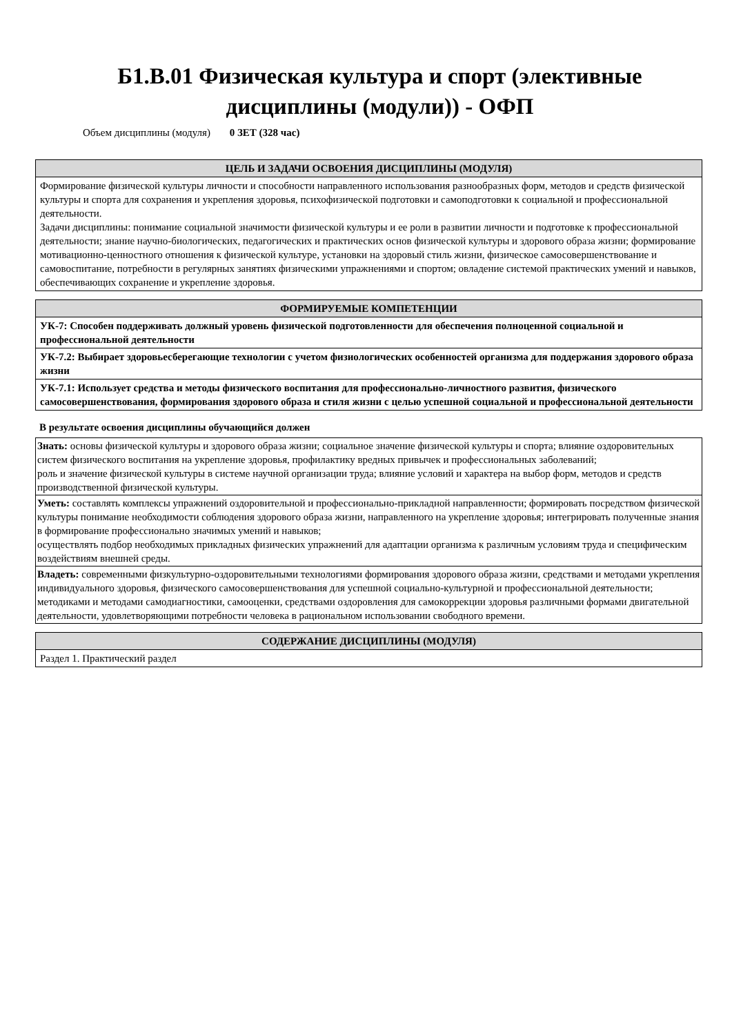Б1.В.01 Физическая культура и спорт (элективные
дисциплины (модули)) - ОФП
Объем дисциплины (модуля) 0 ЗЕТ (328 час)
| ЦЕЛЬ И ЗАДАЧИ ОСВОЕНИЯ ДИСЦИПЛИНЫ (МОДУЛЯ) |
| --- |
| Формирование физической культуры личности и способности направленного использования разнообразных форм, методов и средств физической культуры и спорта для сохранения и укрепления здоровья, психофизической подготовки и самоподготовки к социальной и профессиональной деятельности. Задачи дисциплины: понимание социальной значимости физической культуры и ее роли в развитии личности и подготовке к профессиональной деятельности; знание научно-биологических, педагогических и практических основ физической культуры и здорового образа жизни; формирование мотивационно-ценностного отношения к физической культуре, установки на здоровый стиль жизни, физическое самосовершенствование и самовоспитание, потребности в регулярных занятиях физическими упражнениями и спортом; овладение системой практических умений и навыков, обеспечивающих сохранение и укрепление здоровья. |
| ФОРМИРУЕМЫЕ КОМПЕТЕНЦИИ |
| --- |
| УК-7: Способен поддерживать должный уровень физической подготовленности для обеспечения полноценной социальной и профессиональной деятельности |
| УК-7.2: Выбирает здоровьесберегающие технологии с учетом физиологических особенностей организма для поддержания здорового образа жизни |
| УК-7.1: Использует средства и методы физического воспитания для профессионально-личностного развития, физического самосовершенствования, формирования здорового образа и стиля жизни с целью успешной социальной и профессиональной деятельности |
В результате освоения дисциплины обучающийся должен
| Знать: основы физической культуры и здорового образа жизни; социальное значение физической культуры и спорта; влияние оздоровительных систем физического воспитания на укрепление здоровья, профилактику вредных привычек и профессиональных заболеваний; роль и значение физической культуры в системе научной организации труда; влияние условий и характера на выбор форм, методов и средств производственной физической культуры. |
| Уметь: составлять комплексы упражнений оздоровительной и профессионально-прикладной направленности; формировать посредством физической культуры понимание необходимости соблюдения здорового образа жизни, направленного на укрепление здоровья; интегрировать полученные знания в формирование профессионально значимых умений и навыков; осуществлять подбор необходимых прикладных физических упражнений для адаптации организма к различным условиям труда и специфическим воздействиям внешней среды. |
| Владеть: современными физкультурно-оздоровительными технологиями формирования здорового образа жизни, средствами и методами укрепления индивидуального здоровья, физического самосовершенствования для успешной социально-культурной и профессиональной деятельности; методиками и методами самодиагностики, самооценки, средствами оздоровления для самокоррекции здоровья различными формами двигательной деятельности, удовлетворяющими потребности человека в рациональном использовании свободного времени. |
| СОДЕРЖАНИЕ ДИСЦИПЛИНЫ (МОДУЛЯ) |
| --- |
| Раздел 1. Практический раздел |